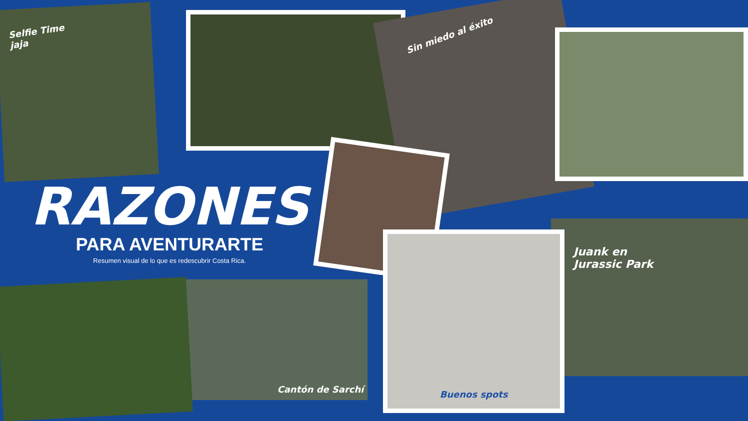Selfie Time
jaja
Sin miedo al éxito
RAZONES
PARA AVENTURARTE
Resumen visual de lo que es redescubrir Costa Rica.
Juank en
Jurassic Park
Cantón de Sarchí Buenos spots